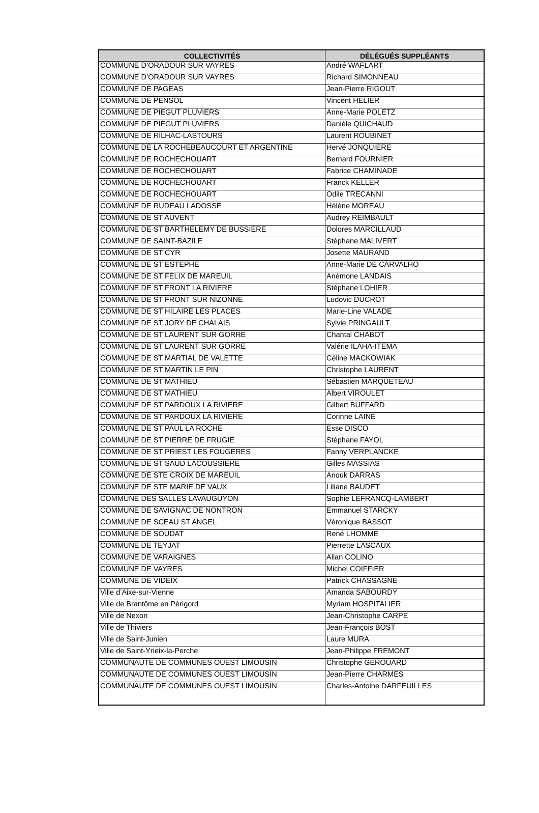| COLLECTIVITÉS | DÉLÉGUÉS SUPPLÉANTS |
| --- | --- |
| COMMUNE D’ORADOUR SUR VAYRES | André WAFLART |
| COMMUNE D’ORADOUR SUR VAYRES | Richard SIMONNEAU |
| COMMUNE DE PAGEAS | Jean-Pierre RIGOUT |
| COMMUNE DE PENSOL | Vincent HELIER |
| COMMUNE DE PIEGUT PLUVIERS | Anne-Marie POLETZ |
| COMMUNE DE PIEGUT PLUVIERS | Danièle QUICHAUD |
| COMMUNE DE RILHAC-LASTOURS | Laurent ROUBINET |
| COMMUNE DE LA ROCHEBEAUCOURT ET ARGENTINE | Hervé JONQUIERE |
| COMMUNE DE ROCHECHOUART | Bernard FOURNIER |
| COMMUNE DE ROCHECHOUART | Fabrice CHAMINADE |
| COMMUNE DE ROCHECHOUART | Franck KELLER |
| COMMUNE DE ROCHECHOUART | Odile TRECANNI |
| COMMUNE DE RUDEAU LADOSSE | Hélène MOREAU |
| COMMUNE DE ST AUVENT | Audrey REIMBAULT |
| COMMUNE DE ST BARTHELEMY DE BUSSIERE | Dolores MARCILLAUD |
| COMMUNE DE SAINT-BAZILE | Stéphane MALIVERT |
| COMMUNE DE ST CYR | Josette MAURAND |
| COMMUNE DE ST ESTEPHE | Anne-Marie DE CARVALHO |
| COMMUNE DE ST FELIX DE MAREUIL | Anémone LANDAIS |
| COMMUNE DE ST FRONT LA RIVIERE | Stéphane LOHIER |
| COMMUNE DE ST FRONT SUR NIZONNE | Ludovic DUCROT |
| COMMUNE DE ST HILAIRE LES PLACES | Marie-Line VALADE |
| COMMUNE DE ST JORY DE CHALAIS | Sylvie PRINGAULT |
| COMMUNE DE ST LAURENT SUR GORRE | Chantal CHABOT |
| COMMUNE DE ST LAURENT SUR GORRE | Valérie ILAHA-ITEMA |
| COMMUNE DE ST MARTIAL DE VALETTE | Céline MACKOWIAK |
| COMMUNE DE ST MARTIN LE PIN | Christophe LAURENT |
| COMMUNE DE ST MATHIEU | Sébastien MARQUETEAU |
| COMMUNE DE ST MATHIEU | Albert VIROULET |
| COMMUNE DE ST PARDOUX LA RIVIERE | Gilbert BUFFARD |
| COMMUNE DE ST PARDOUX LA RIVIERE | Corinne LAINÈ |
| COMMUNE DE ST PAUL LA ROCHE | Esse DISCO |
| COMMUNE DE ST PIERRE DE FRUGIE | Stéphane FAYOL |
| COMMUNE DE ST PRIEST LES FOUGERES | Fanny VERPLANCKE |
| COMMUNE DE ST SAUD LACOUSSIERE | Gilles MASSIAS |
| COMMUNE DE STE CROIX DE MAREUIL | Anouk DARRAS |
| COMMUNE DE STE MARIE DE VAUX | Liliane BAUDET |
| COMMUNE DES SALLES LAVAUGUYON | Sophie LEFRANCQ-LAMBERT |
| COMMUNE DE SAVIGNAC DE NONTRON | Emmanuel STARCKY |
| COMMUNE DE SCEAU ST ANGEL | Véronique BASSOT |
| COMMUNE DE SOUDAT | René LHOMME |
| COMMUNE DE TEYJAT | Pierrette LASCAUX |
| COMMUNE DE VARAIGNES | Allan COLINO |
| COMMUNE DE VAYRES | Michel COIFFIER |
| COMMUNE DE VIDEIX | Patrick CHASSAGNE |
| Ville d’Aixe-sur-Vienne | Amanda SABOURDY |
| Ville de Brantôme en Périgord | Myriam HOSPITALIER |
| Ville de Nexon | Jean-Christophe CARPE |
| Ville de Thiviers | Jean-François BOST |
| Ville de Saint-Junien | Laure MURA |
| Ville de Saint-Yrieix-la-Perche | Jean-Philippe FREMONT |
| COMMUNAUTE DE COMMUNES OUEST LIMOUSIN | Christophe GEROUARD |
| COMMUNAUTE DE COMMUNES OUEST LIMOUSIN | Jean-Pierre CHARMES |
| COMMUNAUTE DE COMMUNES OUEST LIMOUSIN | Charles-Antoine DARFEUILLES |